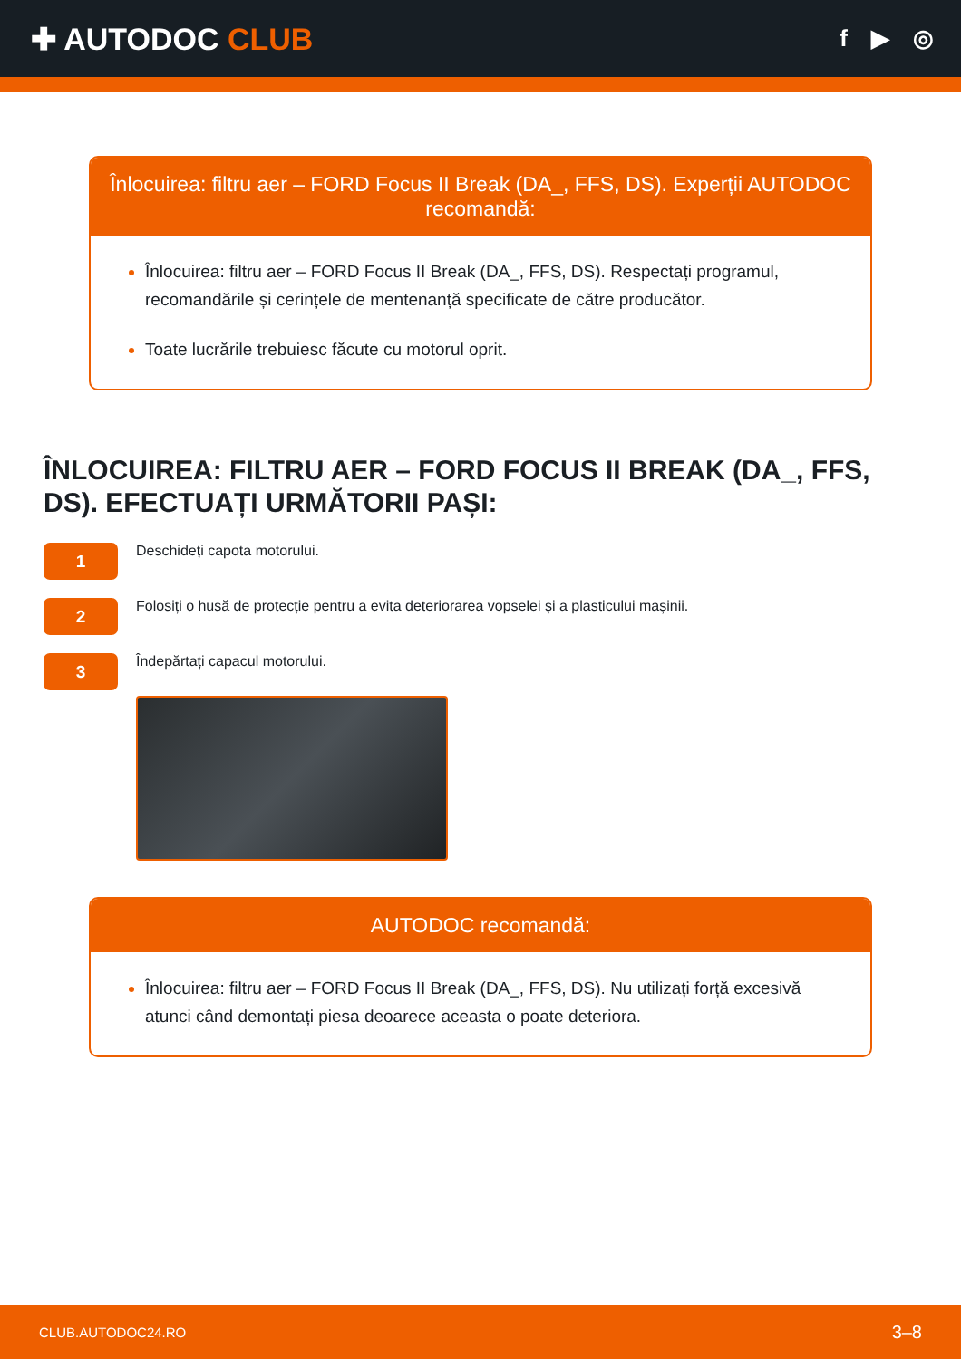✚ AUTODOC CLUB
f ▶ ◎
Înlocuirea: filtru aer – FORD Focus II Break (DA_, FFS, DS). Experții AUTODOC recomandă:
Înlocuirea: filtru aer – FORD Focus II Break (DA_, FFS, DS). Respectați programul, recomandările și cerințele de mentenanță specificate de către producător.
Toate lucrările trebuiesc făcute cu motorul oprit.
ÎNLOCUIREA: FILTRU AER – FORD FOCUS II BREAK (DA_, FFS, DS). EFECTUAȚI URMĂTORII PAȘI:
1
Deschideți capota motorului.
2
Folosiți o husă de protecție pentru a evita deteriorarea vopselei și a plasticului mașinii.
3
Îndepărtați capacul motorului.
AUTODOC recomandă:
Înlocuirea: filtru aer – FORD Focus II Break (DA_, FFS, DS). Nu utilizați forță excesivă atunci când demontați piesa deoarece aceasta o poate deteriora.
CLUB.AUTODOC24.RO 3–8